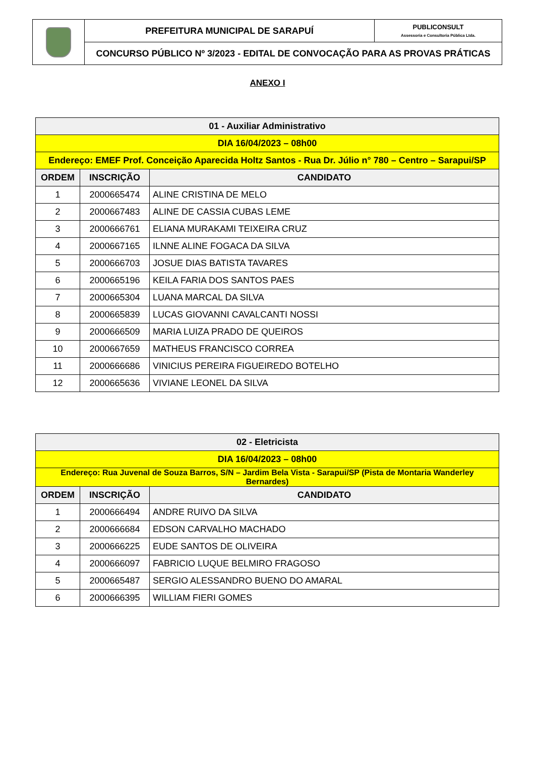| | PREFEITURA MUNICIPAL DE SARAPUÍ | PUBLICONSULT Assessoria e Consultoria Pública Ltda. |
| | CONCURSO PÚBLICO Nº 3/2023 - EDITAL DE CONVOCAÇÃO PARA AS PROVAS PRÁTICAS | |
ANEXO I
| 01 - Auxiliar Administrativo | | |
| DIA 16/04/2023 – 08h00 | | |
| Endereço: EMEF Prof. Conceição Aparecida Holtz Santos - Rua Dr. Júlio n° 780 – Centro – Sarapui/SP | | |
| ORDEM | INSCRIÇÃO | CANDIDATO |
| 1 | 2000665474 | ALINE CRISTINA DE MELO |
| 2 | 2000667483 | ALINE DE CASSIA CUBAS LEME |
| 3 | 2000666761 | ELIANA MURAKAMI TEIXEIRA CRUZ |
| 4 | 2000667165 | ILNNE ALINE FOGACA DA SILVA |
| 5 | 2000666703 | JOSUE DIAS BATISTA TAVARES |
| 6 | 2000665196 | KEILA FARIA DOS SANTOS PAES |
| 7 | 2000665304 | LUANA MARCAL DA SILVA |
| 8 | 2000665839 | LUCAS GIOVANNI CAVALCANTI NOSSI |
| 9 | 2000666509 | MARIA LUIZA PRADO DE QUEIROS |
| 10 | 2000667659 | MATHEUS FRANCISCO CORREA |
| 11 | 2000666686 | VINICIUS PEREIRA FIGUEIREDO BOTELHO |
| 12 | 2000665636 | VIVIANE LEONEL DA SILVA |
| 02 - Eletricista | | |
| DIA 16/04/2023 – 08h00 | | |
| Endereço: Rua Juvenal de Souza Barros, S/N – Jardim Bela Vista - Sarapui/SP (Pista de Montaria Wanderley Bernardes) | | |
| ORDEM | INSCRIÇÃO | CANDIDATO |
| 1 | 2000666494 | ANDRE RUIVO DA SILVA |
| 2 | 2000666684 | EDSON CARVALHO MACHADO |
| 3 | 2000666225 | EUDE SANTOS DE OLIVEIRA |
| 4 | 2000666097 | FABRICIO LUQUE BELMIRO FRAGOSO |
| 5 | 2000665487 | SERGIO ALESSANDRO BUENO DO AMARAL |
| 6 | 2000666395 | WILLIAM FIERI GOMES |